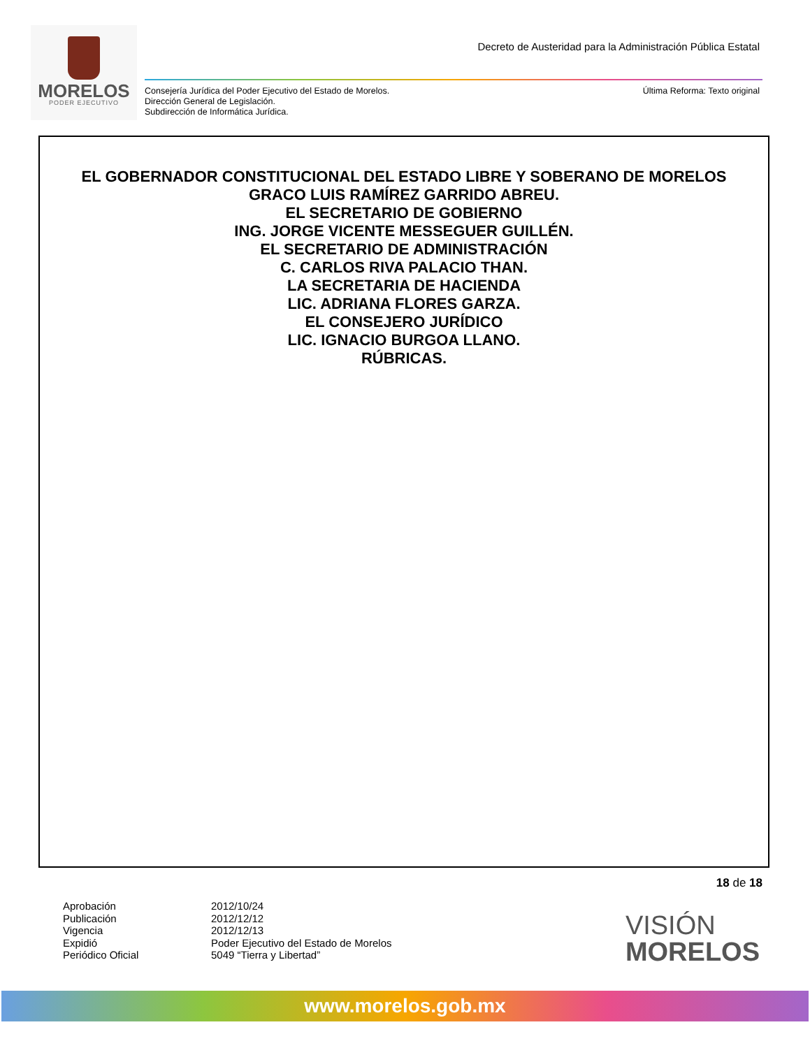MORELOS
PODER EJECUTIVO
Decreto de Austeridad para la Administración Pública Estatal
Consejería Jurídica del Poder Ejecutivo del Estado de Morelos.
Dirección General de Legislación.
Subdirección de Informática Jurídica.
Última Reforma: Texto original
EL GOBERNADOR CONSTITUCIONAL DEL ESTADO LIBRE Y SOBERANO DE MORELOS
GRACO LUIS RAMÍREZ GARRIDO ABREU.
EL SECRETARIO DE GOBIERNO
ING. JORGE VICENTE MESSEGUER GUILLÉN.
EL SECRETARIO DE ADMINISTRACIÓN
C. CARLOS RIVA PALACIO THAN.
LA SECRETARIA DE HACIENDA
LIC. ADRIANA FLORES GARZA.
EL CONSEJERO JURÍDICO
LIC. IGNACIO BURGOA LLANO.
RÚBRICAS.
18 de 18
Aprobación
Publicación
Vigencia
Expidió
Periódico Oficial
2012/10/24
2012/12/12
2012/12/13
Poder Ejecutivo del Estado de Morelos
5049 “Tierra y Libertad”
VISIÓN
MORELOS
www.morelos.gob.mx